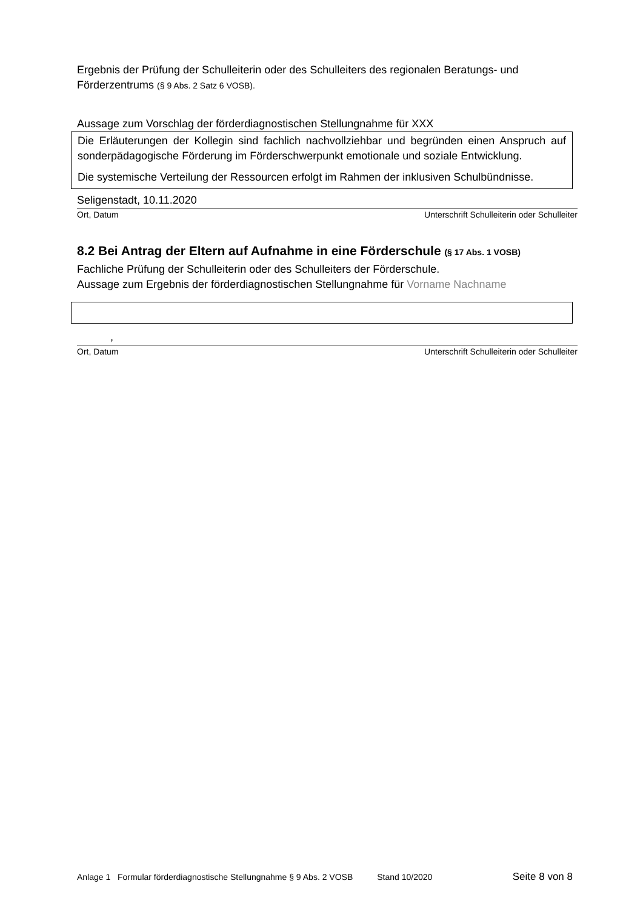Ergebnis der Prüfung der Schulleiterin oder des Schulleiters des regionalen Beratungs- und Förderzentrums (§ 9 Abs. 2 Satz 6 VOSB).
Aussage zum Vorschlag der förderdiagnostischen Stellungnahme für XXX
Die Erläuterungen der Kollegin sind fachlich nachvollziehbar und begründen einen Anspruch auf sonderpädagogische Förderung im Förderschwerpunkt emotionale und soziale Entwicklung.
Die systemische Verteilung der Ressourcen erfolgt im Rahmen der inklusiven Schulbündnisse.
Seligenstadt, 10.11.2020
Ort, Datum Unterschrift Schulleiterin oder Schulleiter
8.2 Bei Antrag der Eltern auf Aufnahme in eine Förderschule (§ 17 Abs. 1 VOSB)
Fachliche Prüfung der Schulleiterin oder des Schulleiters der Förderschule.
Aussage zum Ergebnis der förderdiagnostischen Stellungnahme für Vorname Nachname
,
Ort, Datum Unterschrift Schulleiterin oder Schulleiter
Anlage 1 Formular förderdiagnostische Stellungnahme § 9 Abs. 2 VOSB Stand 10/2020 Seite 8 von 8